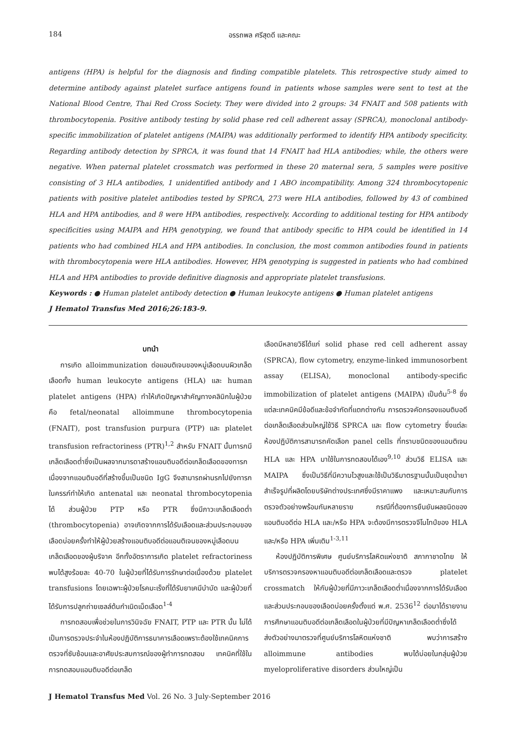184 อรรถพล ศรีสุดดี และคณะ
antigens (HPA) is helpful for the diagnosis and finding compatible platelets. This retrospective study aimed to determine antibody against platelet surface antigens found in patients whose samples were sent to test at the National Blood Centre, Thai Red Cross Society. They were divided into 2 groups: 34 FNAIT and 508 patients with thrombocytopenia. Positive antibody testing by solid phase red cell adherent assay (SPRCA), monoclonal antibody-specific immobilization of platelet antigens (MAIPA) was additionally performed to identify HPA antibody specificity. Regarding antibody detection by SPRCA, it was found that 14 FNAIT had HLA antibodies; while, the others were negative. When paternal platelet crossmatch was performed in these 20 maternal sera, 5 samples were positive consisting of 3 HLA antibodies, 1 unidentified antibody and 1 ABO incompatibility. Among 324 thrombocytopenic patients with positive platelet antibodies tested by SPRCA, 273 were HLA antibodies, followed by 43 of combined HLA and HPA antibodies, and 8 were HPA antibodies, respectively. According to additional testing for HPA antibody specificities using MAIPA and HPA genotyping, we found that antibody specific to HPA could be identified in 14 patients who had combined HLA and HPA antibodies. In conclusion, the most common antibodies found in patients with thrombocytopenia were HLA antibodies. However, HPA genotyping is suggested in patients who had combined HLA and HPA antibodies to provide definitive diagnosis and appropriate platelet transfusions.
Keywords : ● Human platelet antibody detection ● Human leukocyte antigens ● Human platelet antigens
J Hematol Transfus Med 2016;26:183-9.
บทนำ
การเกิด alloimmunization ต่อแอนติเจนของหมู่เลือดบนผิวเกล็ดเลือดทั้ง human leukocyte antigens (HLA) และ human platelet antigens (HPA) ทำให้เกิดปัญหาสำคัญทางคลินิกในผู้ป่วยคือ fetal/neonatal alloimmune thrombocytopenia (FNAIT), post transfusion purpura (PTP) และ platelet transfusion refractoriness (PTR)<sup>1,2</sup> สำหรับ FNAIT นั้นทารกมีเกล็ดเลือดต่ำซึ่งเป็นผลจากมารดาสร้างแอนติบอดีต่อเกล็ดเลือดของทารก เนื่องจากแอนติบอดีที่สร้างขึ้นเป็นชนิด IgG จึงสามารถผ่านรกไปยังทารกในครรภ์ทำให้เกิด antenatal และ neonatal thrombocytopenia ได้ ส่วนผู้ป่วย PTP หรือ PTR ซึ่งมีภาวะเกล็ดเลือดต่ำ (thrombocytopenia) อาจเกิดจากการได้รับเลือดและส่วนประกอบของเลือดบ่อยครั้งทำให้ผู้ป่วยสร้างแอนติบอดีต่อแอนติเจนของหมู่เลือดบนเกล็ดเลือดของผู้บริจาค อีกทั้งอัตราการเกิด platelet refractoriness พบได้สูงร้อยละ 40-70 ในผู้ป่วยที่ได้รับการรักษาต่อเนื่องด้วย platelet transfusions โดยเฉพาะผู้ป่วยโรคมะเร็งที่ได้รับยาเคมีบำบัด และผู้ป่วยที่ได้รับการปลูกถ่ายเซลล์ต้นกำเนิดเม็ดเลือด<sup>1-4</sup>
การทดสอบเพื่อช่วยในการวินิจฉัย FNAIT, PTP และ PTR นั้น ไม่ได้เป็นการตรวจประจำในห้องปฏิบัติการธนาคารเลือดเพราะต้องใช้เทคนิคการตรวจที่ซับซ้อนและอาศัยประสบการณ์ของผู้ทำการทดสอบ เทคนิคที่ใช้ในการทดสอบแอนติบอดีต่อเกล็ด
เลือดมีหลายวิธีได้แก่ solid phase red cell adherent assay (SPRCA), flow cytometry, enzyme-linked immunosorbent assay (ELISA), monoclonal antibody-specific immobilization of platelet antigens (MAIPA) เป็นต้น<sup>5-8</sup> ซึ่งแต่ละเทคนิคมีข้อดีและข้อจำกัดที่แตกต่างกัน การตรวจคัดกรองแอนติบอดีต่อเกล็ดเลือดส่วนใหญ่ใช้วิธี SPRCA และ flow cytometry ซึ่งแต่ละห้องปฏิบัติการสามารถคัดเลือก panel cells ที่ทราบชนิดของแอนติเจน HLA และ HPA มาใช้ในการทดสอบได้เอง<sup>9,10</sup> ส่วนวิธี ELISA และ MAIPA ซึ่งเป็นวิธีที่มีความไวสูงและใช้เป็นวิธีมาตรฐานนั้นเป็นชุดน้ำยาสำเร็จรูปที่ผลิตโดยบริษัทต่างประเทศซึ่งมีราคาแพง และเหมาะสมกับการตรวจตัวอย่างพร้อมกันหลายราย กรณีที่ต้องการยืนยันผลชนิดของแอนติบอดีต่อ HLA และ/หรือ HPA จะต้องมีการตรวจจีโนไทป์ของ HLA และ/หรือ HPA เพิ่มเติม<sup>1-3,11</sup>
ห้องปฏิบัติการพิเศษ ศูนย์บริการโลหิตแห่งชาติ สภากาชาดไทย ให้บริการตรวจกรองหาแอนติบอดีต่อเกล็ดเลือดและตรวจ platelet crossmatch ให้กับผู้ป่วยที่มีภาวะเกล็ดเลือดต่ำเนื่องจากการได้รับเลือดและส่วนประกอบของเลือดบ่อยครั้งตั้งแต่ พ.ศ. 2536<sup>12</sup> ต่อมาได้รายงานการศึกษาแอนติบอดีต่อเกล็ดเลือดในผู้ป่วยที่มีปัญหาเกล็ดเลือดต่ำซึ่งได้ส่งตัวอย่างมาตรวจที่ศูนย์บริการโลหิตแห่งชาติ พบว่าการสร้าง alloimmune antibodies พบได้บ่อยในกลุ่มผู้ป่วย myeloproliferative disorders ส่วนใหญ่เป็น
J Hematol Transfus Med Vol. 26 No. 3 July-September 2016